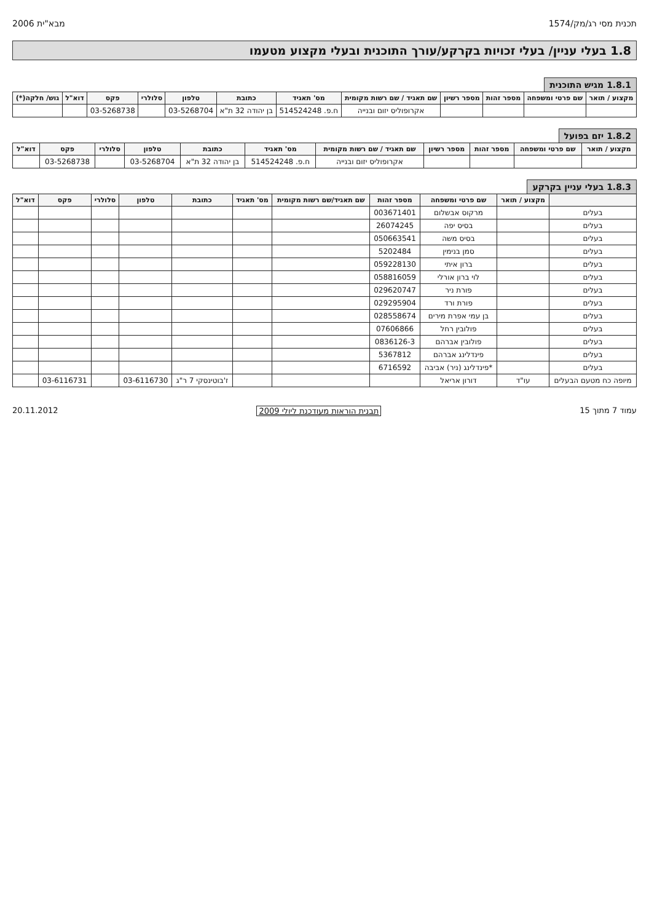תכנית מסי רג/מק/1574 מבא"ית 2006
1.8 בעלי עניין/ בעלי זכויות בקרקע/עורך התוכנית ובעלי מקצוע מטעמו
1.8.1 מגיש התוכנית
| מקצוע / תואר | שם פרטי ומשפחה | מספר זהות | מספר רשיון | שם תאגיד / שם רשות מקומית | מס' תאגיד | כתובת | טלפון | סלולרי | פקס | דוא"ל | גוש/ חלקה(*) |
| --- | --- | --- | --- | --- | --- | --- | --- | --- | --- | --- | --- |
| | | | | אקרופוליס יזום ובנייה | ח.פ. 514524248 | בן יהודה 32 ת"א | 03-5268704 | | 03-5268738 | | |
1.8.2 יזם בפועל
| מקצוע / תואר | שם פרטי ומשפחה | מספר זהות | מספר רשיון | שם תאגיד / שם רשות מקומית | מס' תאגיד | כתובת | טלפון | סלולרי | פקס | דוא"ל |
| --- | --- | --- | --- | --- | --- | --- | --- | --- | --- | --- |
| | | | | אקרופוליס יזום ובנייה | ח.פ. 514524248 | בן יהודה 32 ת"א | 03-5268704 | | 03-5268738 | |
1.8.3 בעלי עניין בקרקע
| | מקצוע / תואר | שם פרטי ומשפחה | מספר זהות | שם תאגיד/שם רשות מקומית | מס' תאגיד | כתובת | טלפון | סלולרי | פקס | דוא"ל |
| --- | --- | --- | --- | --- | --- | --- | --- | --- | --- | --- |
| בעלים | | מרקוס אבשלום | 003671401 | | | | | | | |
| בעלים | | בסיס יפה | 26074245 | | | | | | | |
| בעלים | | בסיס משה | 050663541 | | | | | | | |
| בעלים | | סמן בנימין | 5202484 | | | | | | | |
| בעלים | | ברון איתי | 059228130 | | | | | | | |
| בעלים | | לוי ברון אורלי | 058816059 | | | | | | | |
| בעלים | | פורת ניר | 029620747 | | | | | | | |
| בעלים | | פורת ורד | 029295904 | | | | | | | |
| בעלים | | בן עמי אפרת מירים | 028558674 | | | | | | | |
| בעלים | | פולובין רחל | 07606866 | | | | | | | |
| בעלים | | פולובין אברהם | 0836126-3 | | | | | | | |
| בעלים | | פינדלינג אברהם | 5367812 | | | | | | | |
| בעלים | | *פינדלינג (ניר) אביבה | 6716592 | | | | | | | |
| מיופה כח מטעם הבעלים | עו"ד | דורון אריאל | | | | ז'בוטינסקי 7 ר"ג | 03-6116730 | | 03-6116731 | |
עמוד 7 מתוך 15 תבנית הוראות מעודכנת ליולי 2009 20.11.2012